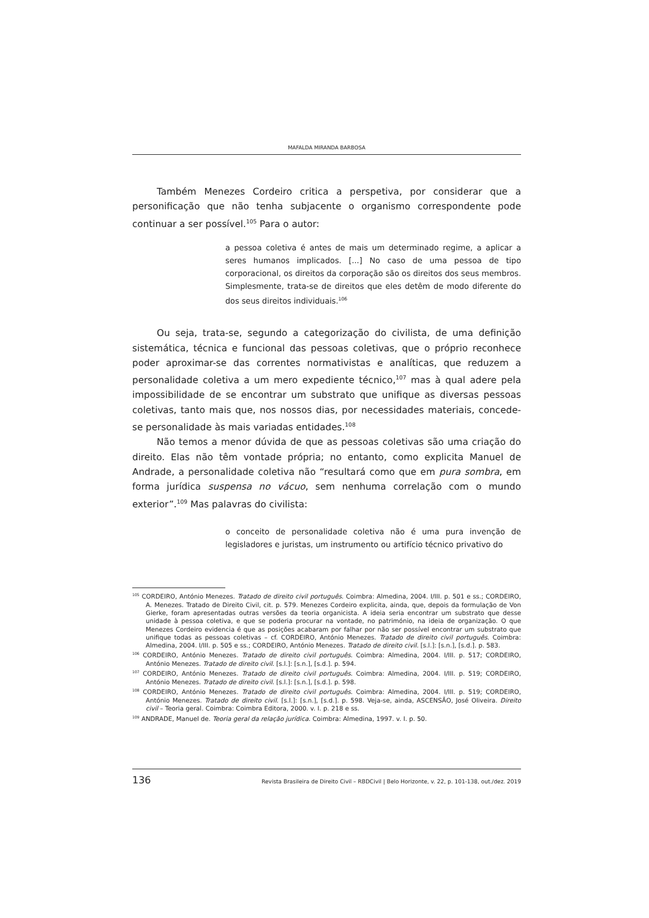MAFALDA MIRANDA BARBOSA
Também Menezes Cordeiro critica a perspetiva, por considerar que a personificação que não tenha subjacente o organismo correspondente pode continuar a ser possível.<sup>105</sup> Para o autor:
a pessoa coletiva é antes de mais um determinado regime, a aplicar a seres humanos implicados. [...] No caso de uma pessoa de tipo corporacional, os direitos da corporação são os direitos dos seus membros. Simplesmente, trata-se de direitos que eles detêm de modo diferente do dos seus direitos individuais.<sup>106</sup>
Ou seja, trata-se, segundo a categorização do civilista, de uma definição sistemática, técnica e funcional das pessoas coletivas, que o próprio reconhece poder aproximar-se das correntes normativistas e analíticas, que reduzem a personalidade coletiva a um mero expediente técnico,<sup>107</sup> mas à qual adere pela impossibilidade de se encontrar um substrato que unifique as diversas pessoas coletivas, tanto mais que, nos nossos dias, por necessidades materiais, concede-se personalidade às mais variadas entidades.<sup>108</sup>
Não temos a menor dúvida de que as pessoas coletivas são uma criação do direito. Elas não têm vontade própria; no entanto, como explicita Manuel de Andrade, a personalidade coletiva não “resultará como que em pura sombra, em forma jurídica suspensa no vácuo, sem nenhuma correlação com o mundo exterior”.<sup>109</sup> Mas palavras do civilista:
o conceito de personalidade coletiva não é uma pura invenção de legisladores e juristas, um instrumento ou artifício técnico privativo do
<sup>105</sup> CORDEIRO, António Menezes. Tratado de direito civil português. Coimbra: Almedina, 2004. I/III. p. 501 e ss.; CORDEIRO, A. Menezes. Tratado de Direito Civil, cit. p. 579. Menezes Cordeiro explicita, ainda, que, depois da formulação de Von Gierke, foram apresentadas outras versões da teoria organicista. A ideia seria encontrar um substrato que desse unidade à pessoa coletiva, e que se poderia procurar na vontade, no património, na ideia de organização. O que Menezes Cordeiro evidencia é que as posições acabaram por falhar por não ser possível encontrar um substrato que unifique todas as pessoas coletivas – cf. CORDEIRO, António Menezes. Tratado de direito civil português. Coimbra: Almedina, 2004. I/III. p. 505 e ss.; CORDEIRO, António Menezes. Tratado de direito civil. [s.l.]: [s.n.], [s.d.]. p. 583.
<sup>106</sup> CORDEIRO, António Menezes. Tratado de direito civil português. Coimbra: Almedina, 2004. I/III. p. 517; CORDEIRO, António Menezes. Tratado de direito civil. [s.l.]: [s.n.], [s.d.]. p. 594.
<sup>107</sup> CORDEIRO, António Menezes. Tratado de direito civil português. Coimbra: Almedina, 2004. I/III. p. 519; CORDEIRO, António Menezes. Tratado de direito civil. [s.l.]: [s.n.], [s.d.]. p. 598.
<sup>108</sup> CORDEIRO, António Menezes. Tratado de direito civil português. Coimbra: Almedina, 2004. I/III. p. 519; CORDEIRO, António Menezes. Tratado de direito civil. [s.l.]: [s.n.], [s.d.]. p. 598. Veja-se, ainda, ASCENSÃO, José Oliveira. Direito civil – Teoria geral. Coimbra: Coimbra Editora, 2000. v. I. p. 218 e ss.
<sup>109</sup> ANDRADE, Manuel de. Teoria geral da relação jurídica. Coimbra: Almedina, 1997. v. I. p. 50.
136 Revista Brasileira de Direito Civil – RBDCivil | Belo Horizonte, v. 22, p. 101-138, out./dez. 2019